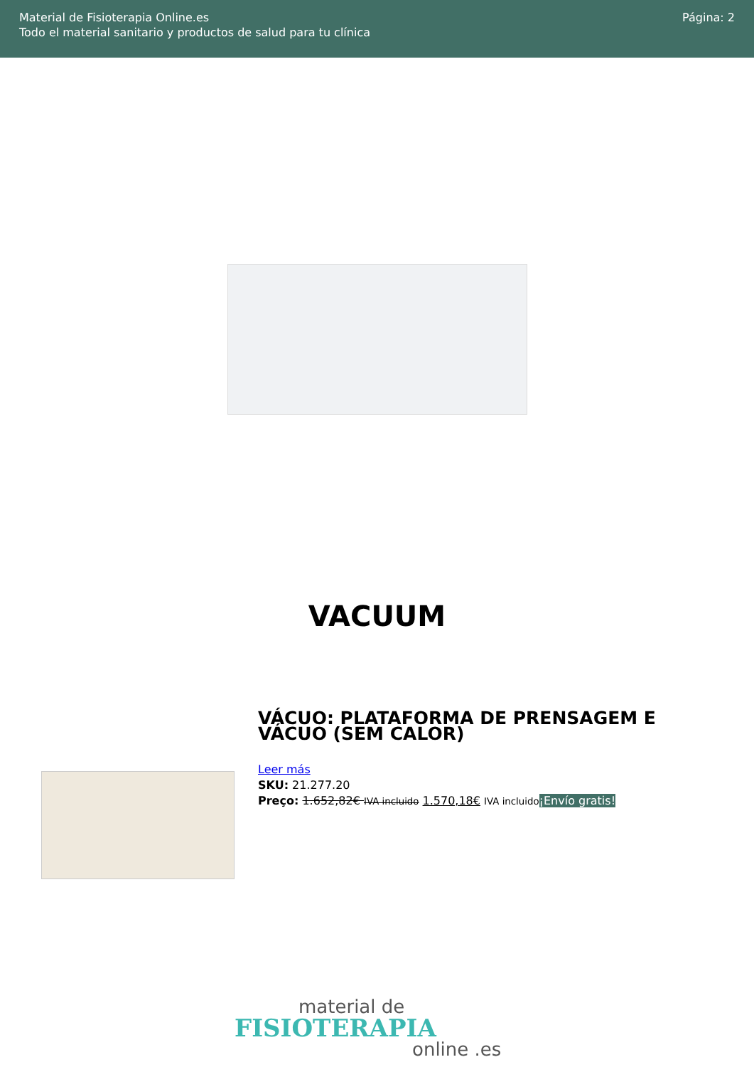Material de Fisioterapia Online.es
Todo el material sanitario y productos de salud para tu clínica
Página: 2
VACUUM
VÁCUO: PLATAFORMA DE PRENSAGEM E VÁCUO (SEM CALOR)
Leer más
SKU: 21.277.20
Preço: 1.652,82€ IVA incluido 1.570,18€ IVA incluido¡Envío gratis!
material de
FISIOTERAPIA
online .es